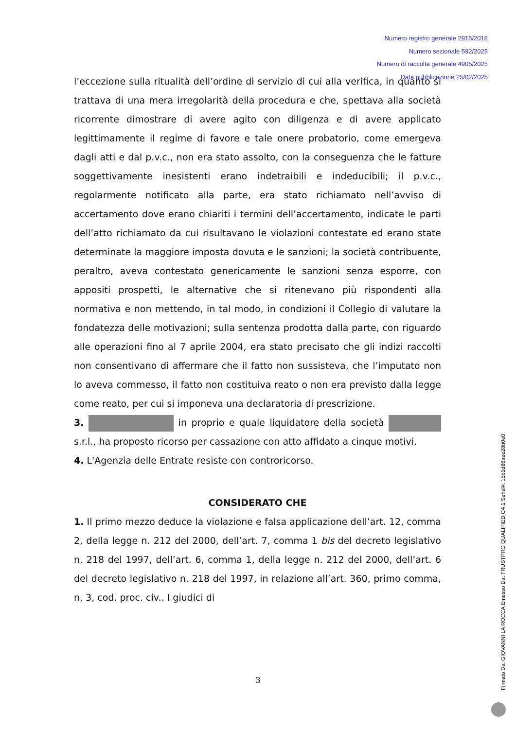Numero registro generale 2915/2018
Numero sezionale 592/2025
Numero di raccolta generale 4905/2025
Data pubblicazione 25/02/2025
l’eccezione sulla ritualità dell’ordine di servizio di cui alla verifica, in quanto si trattava di una mera irregolarità della procedura e che, spettava alla società ricorrente dimostrare di avere agito con diligenza e di avere applicato legittimamente il regime di favore e tale onere probatorio, come emergeva dagli atti e dal p.v.c., non era stato assolto, con la conseguenza che le fatture soggettivamente inesistenti erano indetraibili e indeducibili; il p.v.c., regolarmente notificato alla parte, era stato richiamato nell’avviso di accertamento dove erano chiariti i termini dell’accertamento, indicate le parti dell’atto richiamato da cui risultavano le violazioni contestate ed erano state determinate la maggiore imposta dovuta e le sanzioni; la società contribuente, peraltro, aveva contestato genericamente le sanzioni senza esporre, con appositi prospetti, le alternative che si ritenevano più rispondenti alla normativa e non mettendo, in tal modo, in condizioni il Collegio di valutare la fondatezza delle motivazioni; sulla sentenza prodotta dalla parte, con riguardo alle operazioni fino al 7 aprile 2004, era stato precisato che gli indizi raccolti non consentivano di affermare che il fatto non sussisteva, che l’imputato non lo aveva commesso, il fatto non costituiva reato o non era previsto dalla legge come reato, per cui si imponeva una declaratoria di prescrizione.
3. in proprio e quale liquidatore della società s.r.l., ha proposto ricorso per cassazione con atto affidato a cinque motivi.
4. L'Agenzia delle Entrate resiste con controricorso.
CONSIDERATO CHE
1. Il primo mezzo deduce la violazione e falsa applicazione dell’art. 12, comma 2, della legge n. 212 del 2000, dell’art. 7, comma 1 bis del decreto legislativo n, 218 del 1997, dell’art. 6, comma 1, della legge n. 212 del 2000, dell’art. 6 del decreto legislativo n. 218 del 1997, in relazione all’art. 360, primo comma, n. 3, cod. proc. civ.. I giudici di
3
Firmato Da: GIOVANNI LA ROCCA Emesso Da: TRUSTPRO QUALIFIED CA 1 Serial#: 15b1d86aee28b0e0